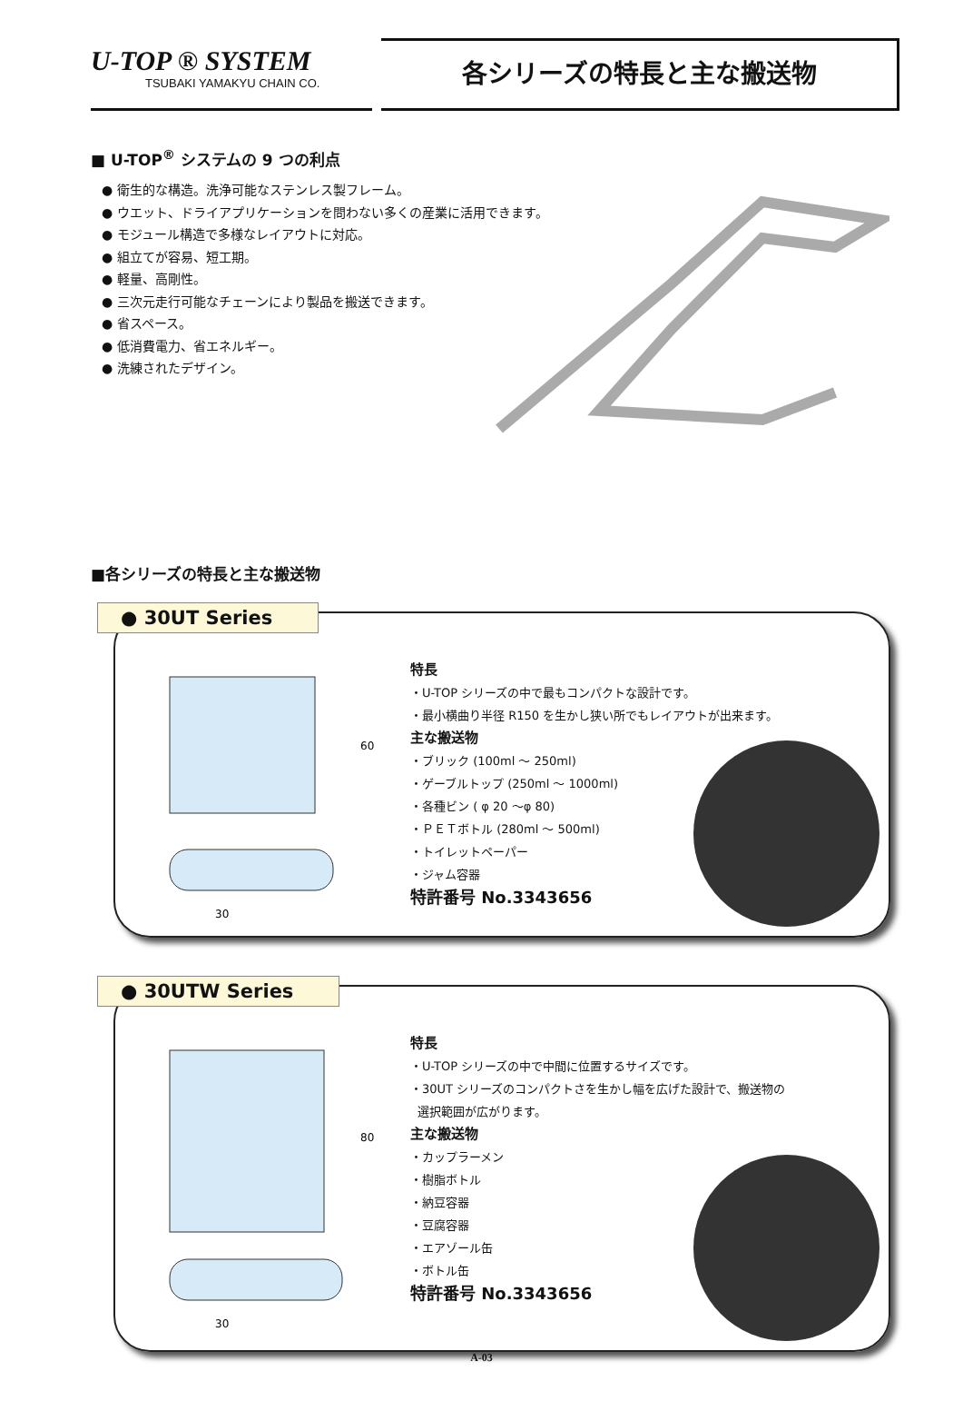U-TOP ® SYSTEM
TSUBAKI YAMAKYU CHAIN CO.
各シリーズの特長と主な搬送物
■ U-TOP<sup>®</sup> システムの 9 つの利点
● 衛生的な構造。洗浄可能なステンレス製フレーム。
● ウエット、ドライアプリケーションを問わない多くの産業に活用できます。
● モジュール構造で多様なレイアウトに対応。
● 組立てが容易、短工期。
● 軽量、高剛性。
● 三次元走行可能なチェーンにより製品を搬送できます。
● 省スペース。
● 低消費電力、省エネルギー。
● 洗練されたデザイン。
■各シリーズの特長と主な搬送物
● 30UT Series
60
30
特長
・U-TOP シリーズの中で最もコンパクトな設計です。
・最小横曲り半径 R150 を生かし狭い所でもレイアウトが出来ます。
主な搬送物
・ブリック (100ml ～ 250ml)
・ゲーブルトップ (250ml ～ 1000ml)
・各種ビン ( φ 20 ～φ 80)
・ＰＥＴボトル (280ml ～ 500ml)
・トイレットペーパー
・ジャム容器
特許番号 No.3343656
● 30UTW Series
80
30
特長
・U-TOP シリーズの中で中間に位置するサイズです。
・30UT シリーズのコンパクトさを生かし幅を広げた設計で、搬送物の
選択範囲が広がります。
主な搬送物
・カップラーメン
・樹脂ボトル
・納豆容器
・豆腐容器
・エアゾール缶
・ボトル缶
特許番号 No.3343656
A-03